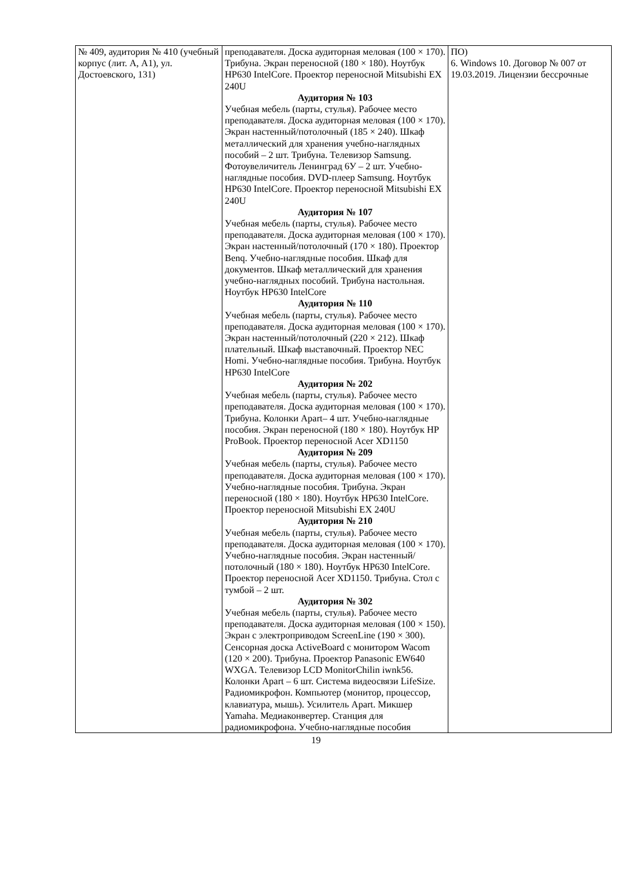| № 409, аудитория № 410 (учебный корпус (лит. А, А1), ул. Достоевского, 131) | преподавателя. Доска аудиторная меловая (100 × 170). Трибуна. Экран переносной (180 × 180). Ноутбук HP630 IntelCore. Проектор переносной Mitsubishi EX 240U Аудитория № 103 Учебная мебель (парты, стулья). Рабочее место преподавателя. Доска аудиторная меловая (100 × 170). Экран настенный/потолочный (185 × 240). Шкаф металлический для хранения учебно-наглядных пособий – 2 шт. Трибуна. Телевизор Samsung. Фотоувеличитель Ленинград 6У – 2 шт. Учебно-наглядные пособия. DVD-плеер Samsung. Ноутбук HP630 IntelCore. Проектор переносной Mitsubishi EX 240U Аудитория № 107 Учебная мебель (парты, стулья). Рабочее место преподавателя. Доска аудиторная меловая (100 × 170). Экран настенный/потолочный (170 × 180). Проектор Benq. Учебно-наглядные пособия. Шкаф для документов. Шкаф металлический для хранения учебно-наглядных пособий. Трибуна настольная. Ноутбук HP630 IntelCore Аудитория № 110 Учебная мебель (парты, стулья). Рабочее место преподавателя. Доска аудиторная меловая (100 × 170). Экран настенный/потолочный (220 × 212). Шкаф плательный. Шкаф выставочный. Проектор NEC Homi. Учебно-наглядные пособия. Трибуна. Ноутбук HP630 IntelCore Аудитория № 202 Учебная мебель (парты, стулья). Рабочее место преподавателя. Доска аудиторная меловая (100 × 170). Трибуна. Колонки Apart– 4 шт. Учебно-наглядные пособия. Экран переносной (180 × 180). Ноутбук HP ProBook. Проектор переносной Acer XD1150 Аудитория № 209 Учебная мебель (парты, стулья). Рабочее место преподавателя. Доска аудиторная меловая (100 × 170). Учебно-наглядные пособия. Трибуна. Экран переносной (180 × 180). Ноутбук HP630 IntelCore. Проектор переносной Mitsubishi EX 240U Аудитория № 210 Учебная мебель (парты, стулья). Рабочее место преподавателя. Доска аудиторная меловая (100 × 170). Учебно-наглядные пособия. Экран настенный/потолочный (180 × 180). Ноутбук HP630 IntelCore. Проектор переносной Acer XD1150. Трибуна. Стол с тумбой – 2 шт. Аудитория № 302 Учебная мебель (парты, стулья). Рабочее место преподавателя. Доска аудиторная меловая (100 × 150). Экран с электроприводом ScreenLine (190 × 300). Сенсорная доска ActiveBoard с монитором Wacom (120 × 200). Трибуна. Проектор Panasonic EW640 WXGA. Телевизор LCD MonitorChilin iwnk56. Колонки Apart – 6 шт. Система видеосвязи LifeSize. Радиомикрофон. Компьютер (монитор, процессор, клавиатура, мышь). Усилитель Apart. Микшер Yamaha. Медиаконвертер. Станция для радиомикрофона. Учебно-наглядные пособия | ПО) 6. Windows 10. Договор № 007 от 19.03.2019. Лицензии бессрочные |
19